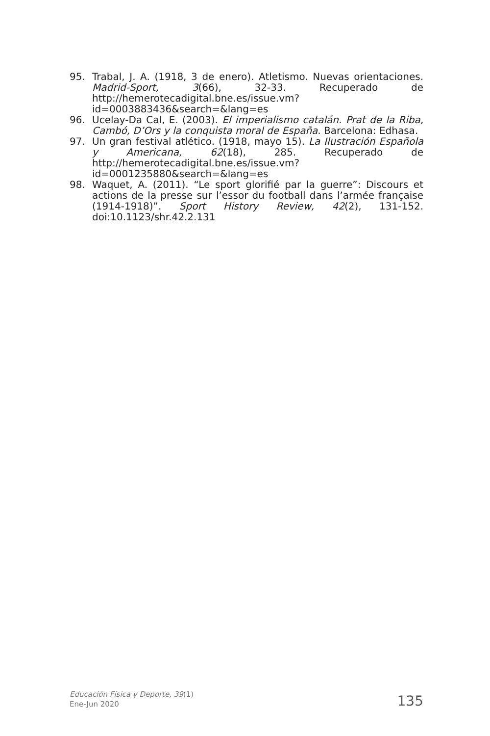95. Trabal, J. A. (1918, 3 de enero). Atletismo. Nuevas orientaciones. Madrid-Sport, 3(66), 32-33. Recuperado de http://hemerotecadigital.bne.es/issue.vm?id=0003883436&search=&lang=es
96. Ucelay-Da Cal, E. (2003). El imperialismo catalán. Prat de la Riba, Cambó, D’Ors y la conquista moral de España. Barcelona: Edhasa.
97. Un gran festival atlético. (1918, mayo 15). La Ilustración Española y Americana, 62(18), 285. Recuperado de http://hemerotecadigital.bne.es/issue.vm?id=0001235880&search=&lang=es
98. Waquet, A. (2011). “Le sport glorifié par la guerre”: Discours et actions de la presse sur l’essor du football dans l’armée française (1914-1918)”. Sport History Review, 42(2), 131-152. doi:10.1123/shr.42.2.131
Educación Física y Deporte, 39(1)
Ene-Jun 2020
135